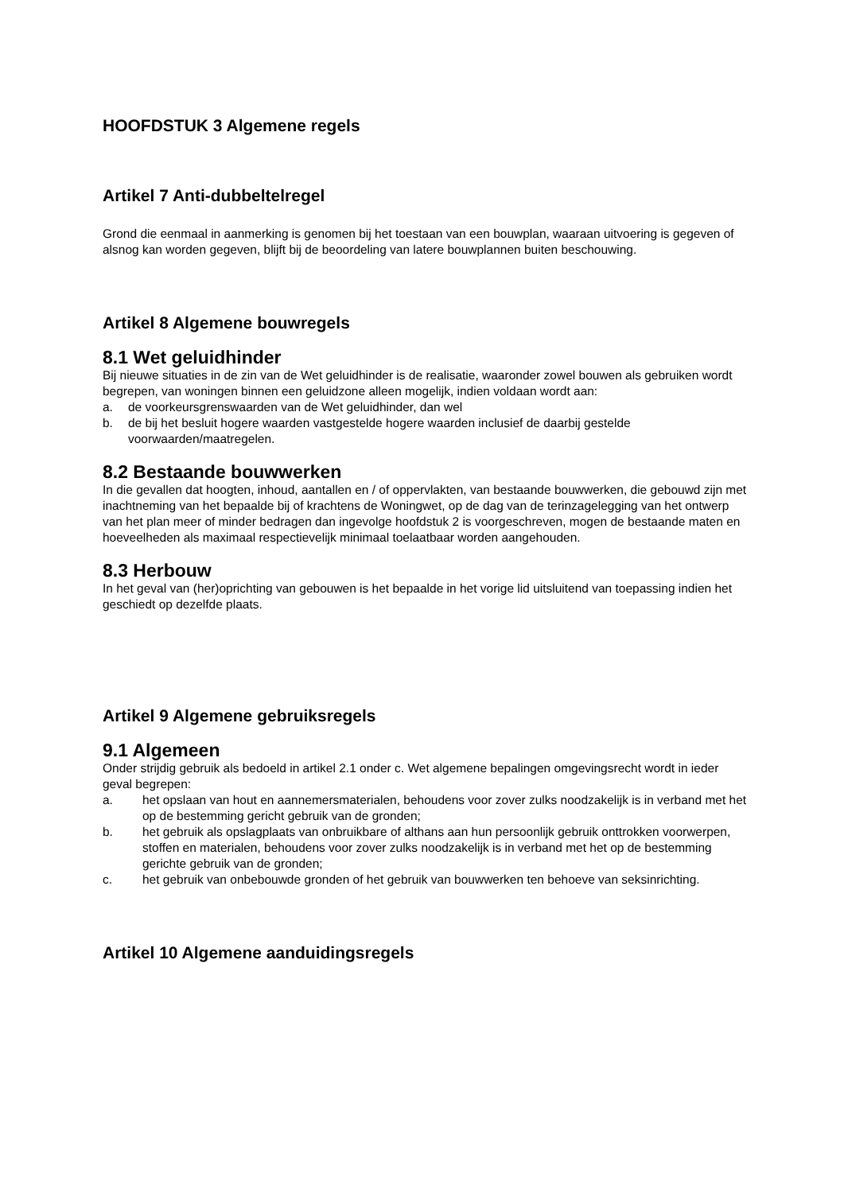HOOFDSTUK 3 Algemene regels
Artikel 7 Anti-dubbeltelregel
Grond die eenmaal in aanmerking is genomen bij het toestaan van een bouwplan, waaraan uitvoering is gegeven of alsnog kan worden gegeven, blijft bij de beoordeling van latere bouwplannen buiten beschouwing.
Artikel 8 Algemene bouwregels
8.1 Wet geluidhinder
Bij nieuwe situaties in de zin van de Wet geluidhinder is de realisatie, waaronder zowel bouwen als gebruiken wordt begrepen, van woningen binnen een geluidzone alleen mogelijk, indien voldaan wordt aan:
a. de voorkeursgrenswaarden van de Wet geluidhinder, dan wel
b. de bij het besluit hogere waarden vastgestelde hogere waarden inclusief de daarbij gestelde voorwaarden/maatregelen.
8.2 Bestaande bouwwerken
In die gevallen dat hoogten, inhoud, aantallen en / of oppervlakten, van bestaande bouwwerken, die gebouwd zijn met inachtneming van het bepaalde bij of krachtens de Woningwet, op de dag van de terinzagelegging van het ontwerp van het plan meer of minder bedragen dan ingevolge hoofdstuk 2 is voorgeschreven, mogen de bestaande maten en hoeveelheden als maximaal respectievelijk minimaal toelaatbaar worden aangehouden.
8.3 Herbouw
In het geval van (her)oprichting van gebouwen is het bepaalde in het vorige lid uitsluitend van toepassing indien het geschiedt op dezelfde plaats.
Artikel 9 Algemene gebruiksregels
9.1 Algemeen
Onder strijdig gebruik als bedoeld in artikel 2.1 onder c. Wet algemene bepalingen omgevingsrecht wordt in ieder geval begrepen:
a. het opslaan van hout en aannemersmaterialen, behoudens voor zover zulks noodzakelijk is in verband met het op de bestemming gericht gebruik van de gronden;
b. het gebruik als opslagplaats van onbruikbare of althans aan hun persoonlijk gebruik onttrokken voorwerpen, stoffen en materialen, behoudens voor zover zulks noodzakelijk is in verband met het op de bestemming gerichte gebruik van de gronden;
c. het gebruik van onbebouwde gronden of het gebruik van bouwwerken ten behoeve van seksinrichting.
Artikel 10 Algemene aanduidingsregels